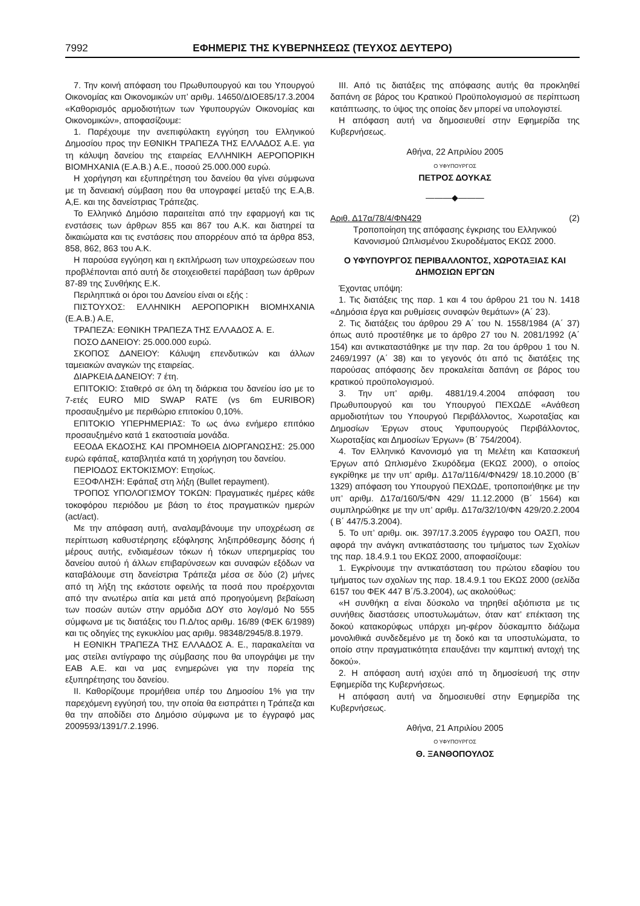7992 ΕΦΗΜΕΡΙΣ ΤΗΣ ΚΥΒΕΡΝΗΣΕΩΣ (ΤΕΥΧΟΣ ΔΕΥΤΕΡΟ)
7. Την κοινή απόφαση του Πρωθυπουργού και του Υπουργού Οικονομίας και Οικονομικών υπ’ αριθμ. 14650/ΔΙΟΕ85/17.3.2004 «Καθορισμός αρμοδιοτήτων των Υφυπουργών Οικονομίας και Οικονομικών», αποφασίζουμε:
1. Παρέχουμε την ανεπιφύλακτη εγγύηση του Ελληνικού Δημοσίου προς την ΕΘΝΙΚΗ ΤΡΑΠΕΖΑ ΤΗΣ ΕΛΛΑΔΟΣ Α.Ε. για τη κάλυψη δανείου της εταιρείας ΕΛΛΗΝΙΚΗ ΑΕΡΟΠΟΡΙΚΗ ΒΙΟΜΗΧΑΝΙΑ (Ε.Α.Β.) Α.Ε., ποσού 25.000.000 ευρώ.
Η χορήγηση και εξυπηρέτηση του δανείου θα γίνει σύμφωνα με τη δανειακή σύμβαση που θα υπογραφεί μεταξύ της Ε.Α,Β. Α,Ε. και της δανείστριας Τράπεζας.
Το Ελληνικό Δημόσιο παραιτείται από την εφαρμογή και τις ενστάσεις των άρθρων 855 και 867 του Α.Κ. και διατηρεί τα δικαιώματα και τις ενστάσεις που απορρέουν από τα άρθρα 853, 858, 862, 863 του Α.Κ.
Η παρούσα εγγύηση και η εκπλήρωση των υποχρεώσεων που προβλέπονται από αυτή δε στοιχειοθετεί παράβαση των άρθρων 87-89 της Συνθήκης Ε.Κ.
Περιληπτικά οι όροι του Δανείου είναι οι εξής :
ΠΙΣΤΟΥΧΟΣ: ΕΛΛΗΝΙΚΗ ΑΕΡΟΠΟΡΙΚΗ ΒΙΟΜΗΧΑΝΙΑ (Ε.Α.Β.) Α.Ε,
ΤΡΑΠΕΖΑ: ΕΘΝΙΚΗ ΤΡΑΠΕΖΑ ΤΗΣ ΕΛΛΑΔΟΣ Α. Ε.
ΠΟΣΟ ΔΑΝΕΙΟΥ: 25.000.000 ευρώ.
ΣΚΟΠΟΣ ΔΑΝΕΙΟΥ: Κάλυψη επενδυτικών και άλλων ταμειακών αναγκών της εταιρείας.
ΔΙΑΡΚΕΙΑ ΔΑΝΕΙΟΥ: 7 έτη.
ΕΠΙΤΟΚΙΟ: Σταθερό σε όλη τη διάρκεια του δανείου ίσο με το 7-ετές EURO MID SWAP RATE (vs 6m EURIBOR) προσαυξημένο με περιθώριο επιτοκίου 0,10%.
ΕΠΙΤΟΚΙΟ ΥΠΕΡΗΜΕΡΙΑΣ: Το ως άνω ενήμερο επιτόκιο προσαυξημένο κατά 1 εκατοστιαία μονάδα.
ΕΕΟΔΑ ΕΚΔΟΣΗΣ ΚΑΙ ΠΡΟΜΗΘΕΙΑ ΔΙΟΡΓΑΝΩΣΗΣ: 25.000 ευρώ εφάπαξ, καταβλητέα κατά τη χορήγηση του δανείου.
ΠΕΡΙΟΔΟΣ ΕΚΤΟΚΙΣΜΟΥ: Ετησίως.
ΕΞΟΦΛΗΣΗ: Εφάπαξ στη λήξη (Bullet repayment).
ΤΡΟΠΟΣ ΥΠΟΛΟΓΙΣΜΟΥ ΤΟΚΩΝ: Πραγματικές ημέρες κάθε τοκοφόρου περιόδου με βάση το έτος πραγματικών ημερών (act/act).
Με την απόφαση αυτή, αναλαμβάνουμε την υποχρέωση σε περίπτωση καθυστέρησης εξόφλησης ληξιπρόθεσμης δόσης ή μέρους αυτής, ενδιαμέσων τόκων ή τόκων υπερημερίας του δανείου αυτού ή άλλων επιβαρύνσεων και συναφών εξόδων να καταβάλουμε στη δανείστρια Τράπεζα μέσα σε δύο (2) μήνες από τη λήξη της εκάστοτε οφειλής τα ποσά που προέρχονται από την ανωτέρω αιτία και μετά από προηγούμενη βεβαίωση των ποσών αυτών στην αρμόδια ΔΟΥ στο λογ/σμό Νο 555 σύμφωνα με τις διατάξεις του Π.Δ/τος αριθμ. 16/89 (ΦΕΚ 6/1989) και τις οδηγίες της εγκυκλίου μας αριθμ. 98348/2945/8.8.1979.
Η ΕΘΝΙΚΗ ΤΡΑΠΕΖΑ ΤΗΣ ΕΛΛΑΔΟΣ Α. Ε., παρακαλείται να μας στείλει αντίγραφο της σύμβασης που θα υπογράψει με την ΕΑΒ Α.Ε. και να μας ενημερώνει για την πορεία της εξυπηρέτησης του δανείου.
ΙΙ. Καθορίζουμε προμήθεια υπέρ του Δημοσίου 1% για την παρεχόμενη εγγύησή του, την οποία θα εισπράττει η Τράπεζα και θα την αποδίδει στο Δημόσιο σύμφωνα με το έγγραφό μας 2009593/1391/7.2.1996.
ΙΙΙ. Από τις διατάξεις της απόφασης αυτής θα προκληθεί δαπάνη σε βάρος του Κρατικού Προϋπολογισμού σε περίπτωση κατάπτωσης, το ύψος της οποίας δεν μπορεί να υπολογιστεί.
Η απόφαση αυτή να δημοσιευθεί στην Εφημερίδα της Κυβερνήσεως.
Αθήνα, 22 Απριλίου 2005
Ο ΥΦΥΠΟΥΡΓΟΣ
ΠΕΤΡΟΣ ΔΟΥΚΑΣ
―――◆―――
Αριθ. Δ17α/78/4/ΦΝ429 (2)
Τροποποίηση της απόφασης έγκρισης του Ελληνικού Κανονισμού Ωπλισμένου Σκυροδέματος ΕΚΩΣ 2000.
Ο ΥΦΥΠΟΥΡΓΟΣ ΠΕΡΙΒΑΛΛΟΝΤΟΣ, ΧΩΡΟΤΑΞΙΑΣ ΚΑΙ ΔΗΜΟΣΙΩΝ ΕΡΓΩΝ
Έχοντας υπόψη:
1. Τις διατάξεις της παρ. 1 και 4 του άρθρου 21 του Ν. 1418 «Δημόσια έργα και ρυθμίσεις συναφών θεμάτων» (Α΄ 23).
2. Τις διατάξεις του άρθρου 29 Α΄ του Ν. 1558/1984 (Α΄ 37) όπως αυτό προστέθηκε με το άρθρο 27 του Ν. 2081/1992 (Α΄ 154) και αντικαταστάθηκε με την παρ. 2α του άρθρου 1 του Ν. 2469/1997 (Α΄ 38) και το γεγονός ότι από τις διατάξεις της παρούσας απόφασης δεν προκαλείται δαπάνη σε βάρος του κρατικού προϋπολογισμού.
3. Την υπ’ αριθμ. 4881/19.4.2004 απόφαση του Πρωθυπουργού και του Υπουργού ΠΕΧΩΔΕ «Ανάθεση αρμοδιοτήτων του Υπουργού Περιβάλλοντος, Χωροταξίας και Δημοσίων Έργων στους Υφυπουργούς Περιβάλλοντος, Χωροταξίας και Δημοσίων Έργων» (Β΄ 754/2004).
4. Τον Ελληνικό Κανονισμό για τη Μελέτη και Κατασκευή Έργων από Ωπλισμένο Σκυρόδεμα (ΕΚΩΣ 2000), ο οποίος εγκρίθηκε με την υπ’ αριθμ. Δ17α/116/4/ΦΝ429/ 18.10.2000 (Β΄ 1329) απόφαση του Υπουργού ΠΕΧΩΔΕ, τροποποιήθηκε με την υπ’ αριθμ. Δ17α/160/5/ΦΝ 429/ 11.12.2000 (Β΄ 1564) και συμπληρώθηκε με την υπ’ αριθμ. Δ17α/32/10/ΦΝ 429/20.2.2004 ( Β΄ 447/5.3.2004).
5. Το υπ’ αριθμ. οικ. 397/17.3.2005 έγγραφο του ΟΑΣΠ, που αφορά την ανάγκη αντικατάστασης του τμήματος των Σχολίων της παρ. 18.4.9.1 του ΕΚΩΣ 2000, αποφασίζουμε:
1. Εγκρίνουμε την αντικατάσταση του πρώτου εδαφίου του τμήματος των σχολίων της παρ. 18.4.9.1 του ΕΚΩΣ 2000 (σελίδα 6157 του ΦΕΚ 447 Β΄/5.3.2004), ως ακολούθως:
«Η συνθήκη α είναι δύσκολο να τηρηθεί αξιόπιστα με τις συνήθεις διαστάσεις υποστυλωμάτων, όταν κατ’ επέκταση της δοκού κατακορύφως υπάρχει μη-φέρον δύσκαμπτο διάζωμα μονολιθικά συνδεδεμένο με τη δοκό και τα υποστυλώματα, το οποίο στην πραγματικότητα επαυξάνει την καμπτική αντοχή της δοκού».
2. Η απόφαση αυτή ισχύει από τη δημοσίευσή της στην Εφημερίδα της Κυβερνήσεως.
Η απόφαση αυτή να δημοσιευθεί στην Εφημερίδα της Κυβερνήσεως.
Αθήνα, 21 Απριλίου 2005
Ο ΥΦΥΠΟΥΡΓΟΣ
Θ. ΞΑΝΘΟΠΟΥΛΟΣ